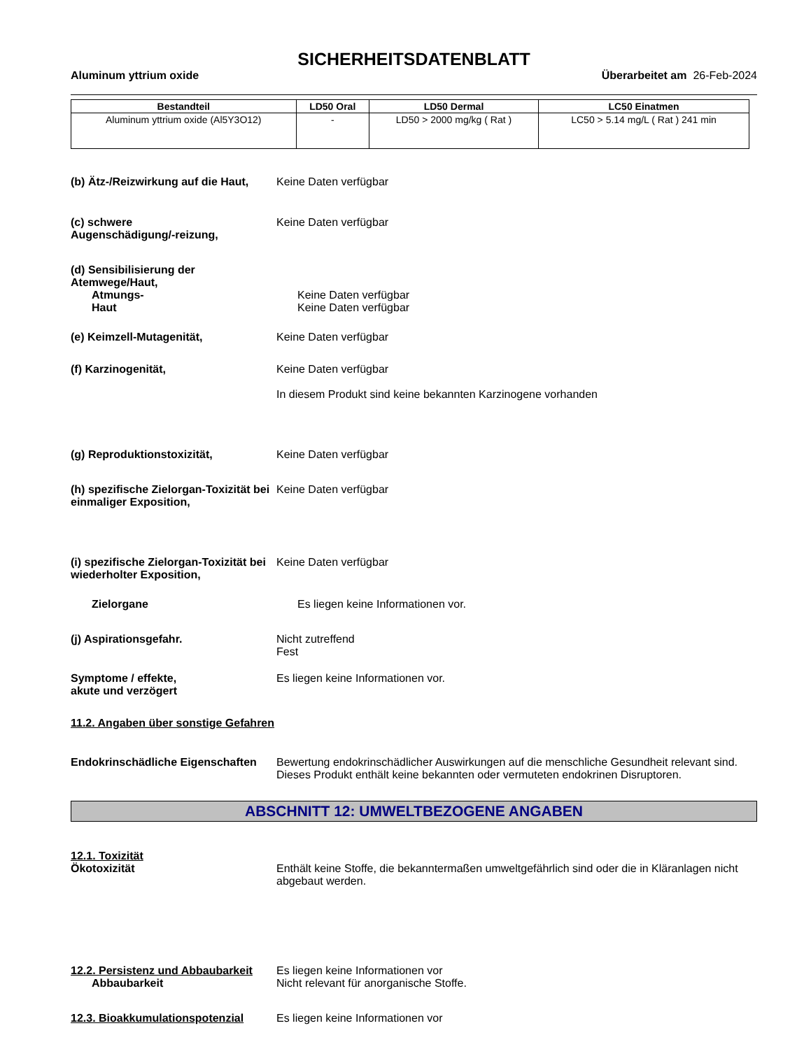SICHERHEITSDATENBLATT
Aluminum yttrium oxide Überarbeitet am 26-Feb-2024
| Bestandteil | LD50 Oral | LD50 Dermal | LC50 Einatmen |
| --- | --- | --- | --- |
| Aluminum yttrium oxide (Al5Y3O12) | - | LD50 > 2000 mg/kg ( Rat ) | LC50 > 5.14 mg/L ( Rat ) 241 min |
(b) Ätz-/Reizwirkung auf die Haut,
Keine Daten verfügbar
(c) schwere
Augenschädigung/-reizung,
Keine Daten verfügbar
(d) Sensibilisierung der Atemwege/Haut,
Atmungs-
Haut
Keine Daten verfügbar
Keine Daten verfügbar
(e) Keimzell-Mutagenität, Keine Daten verfügbar
(f) Karzinogenität, Keine Daten verfügbar
In diesem Produkt sind keine bekannten Karzinogene vorhanden
(g) Reproduktionstoxizität, Keine Daten verfügbar
(h) spezifische Zielorgan-Toxizität bei einmaliger Exposition,
Keine Daten verfügbar
(i) spezifische Zielorgan-Toxizität bei wiederholter Exposition,
Keine Daten verfügbar
Zielorgane Es liegen keine Informationen vor.
(j) Aspirationsgefahr. Nicht zutreffend
Fest
Symptome / effekte,
akute und verzögert
Es liegen keine Informationen vor.
11.2. Angaben über sonstige Gefahren
Endokrinschädliche Eigenschaften
Bewertung endokrinschädlicher Auswirkungen auf die menschliche Gesundheit relevant sind. Dieses Produkt enthält keine bekannten oder vermuteten endokrinen Disruptoren.
ABSCHNITT 12: UMWELTBEZOGENE ANGABEN
12.1. Toxizität
Ökotoxizität Enthält keine Stoffe, die bekanntermaßen umweltgefährlich sind oder die in Kläranlagen nicht abgebaut werden.
12.2. Persistenz und Abbaubarkeit
Abbaubarkeit
Es liegen keine Informationen vor
Nicht relevant für anorganische Stoffe.
12.3. Bioakkumulationspotenzial
Es liegen keine Informationen vor